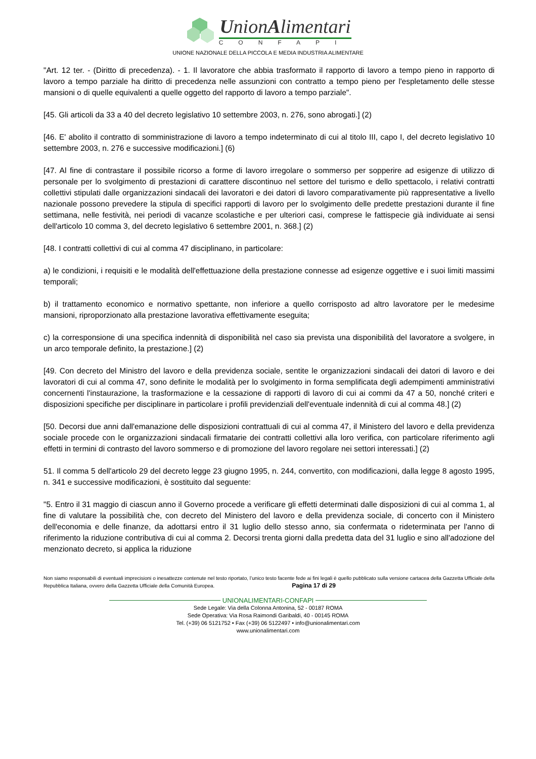UnionAlimentari
CONFAPI
UNIONE NAZIONALE DELLA PICCOLA E MEDIA INDUSTRIA ALIMENTARE
"Art. 12 ter. - (Diritto di precedenza). - 1. Il lavoratore che abbia trasformato il rapporto di lavoro a tempo pieno in rapporto di lavoro a tempo parziale ha diritto di precedenza nelle assunzioni con contratto a tempo pieno per l'espletamento delle stesse mansioni o di quelle equivalenti a quelle oggetto del rapporto di lavoro a tempo parziale".
[45. Gli articoli da 33 a 40 del decreto legislativo 10 settembre 2003, n. 276, sono abrogati.] (2)
[46. E' abolito il contratto di somministrazione di lavoro a tempo indeterminato di cui al titolo III, capo I, del decreto legislativo 10 settembre 2003, n. 276 e successive modificazioni.] (6)
[47. Al fine di contrastare il possibile ricorso a forme di lavoro irregolare o sommerso per sopperire ad esigenze di utilizzo di personale per lo svolgimento di prestazioni di carattere discontinuo nel settore del turismo e dello spettacolo, i relativi contratti collettivi stipulati dalle organizzazioni sindacali dei lavoratori e dei datori di lavoro comparativamente più rappresentative a livello nazionale possono prevedere la stipula di specifici rapporti di lavoro per lo svolgimento delle predette prestazioni durante il fine settimana, nelle festività, nei periodi di vacanze scolastiche e per ulteriori casi, comprese le fattispecie già individuate ai sensi dell'articolo 10 comma 3, del decreto legislativo 6 settembre 2001, n. 368.] (2)
[48. I contratti collettivi di cui al comma 47 disciplinano, in particolare:
a) le condizioni, i requisiti e le modalità dell'effettuazione della prestazione connesse ad esigenze oggettive e i suoi limiti massimi temporali;
b) il trattamento economico e normativo spettante, non inferiore a quello corrisposto ad altro lavoratore per le medesime mansioni, riproporzionato alla prestazione lavorativa effettivamente eseguita;
c) la corresponsione di una specifica indennità di disponibilità nel caso sia prevista una disponibilità del lavoratore a svolgere, in un arco temporale definito, la prestazione.] (2)
[49. Con decreto del Ministro del lavoro e della previdenza sociale, sentite le organizzazioni sindacali dei datori di lavoro e dei lavoratori di cui al comma 47, sono definite le modalità per lo svolgimento in forma semplificata degli adempimenti amministrativi concernenti l'instaurazione, la trasformazione e la cessazione di rapporti di lavoro di cui ai commi da 47 a 50, nonché criteri e disposizioni specifiche per disciplinare in particolare i profili previdenziali dell'eventuale indennità di cui al comma 48.] (2)
[50. Decorsi due anni dall'emanazione delle disposizioni contrattuali di cui al comma 47, il Ministero del lavoro e della previdenza sociale procede con le organizzazioni sindacali firmatarie dei contratti collettivi alla loro verifica, con particolare riferimento agli effetti in termini di contrasto del lavoro sommerso e di promozione del lavoro regolare nei settori interessati.] (2)
51. Il comma 5 dell'articolo 29 del decreto legge 23 giugno 1995, n. 244, convertito, con modificazioni, dalla legge 8 agosto 1995, n. 341 e successive modificazioni, è sostituito dal seguente:
"5. Entro il 31 maggio di ciascun anno il Governo procede a verificare gli effetti determinati dalle disposizioni di cui al comma 1, al fine di valutare la possibilità che, con decreto del Ministero del lavoro e della previdenza sociale, di concerto con il Ministero dell'economia e delle finanze, da adottarsi entro il 31 luglio dello stesso anno, sia confermata o rideterminata per l'anno di riferimento la riduzione contributiva di cui al comma 2. Decorsi trenta giorni dalla predetta data del 31 luglio e sino all'adozione del menzionato decreto, si applica la riduzione
Non siamo responsabili di eventuali imprecisioni o inesattezze contenute nel testo riportato, l’unico testo facente fede ai fini legali è quello pubblicato sulla versione cartacea della Gazzetta Ufficiale della Repubblica Italiana, ovvero della Gazzetta Ufficiale della Comunità Europea. Pagina 17 di 29
UNIONALIMENTARI-CONFAPI
Sede Legale: Via della Colonna Antonina, 52 - 00187 ROMA
Sede Operativa: Via Rosa Raimondi Garibaldi, 40 - 00145 ROMA
Tel. (+39) 06 5121752 • Fax (+39) 06 5122497 • info@unionalimentari.com
www.unionalimentari.com